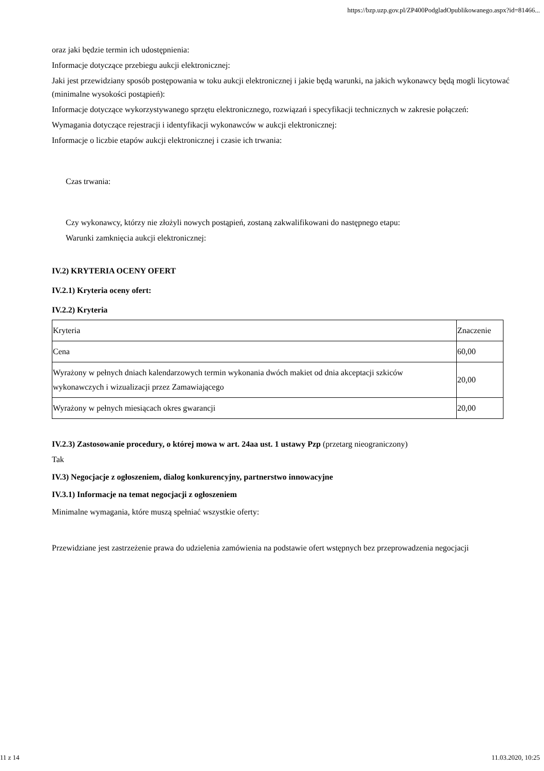https://bzp.uzp.gov.pl/ZP400PodgladOpublikowanego.aspx?id=81466...
oraz jaki będzie termin ich udostępnienia:
Informacje dotyczące przebiegu aukcji elektronicznej:
Jaki jest przewidziany sposób postępowania w toku aukcji elektronicznej i jakie będą warunki, na jakich wykonawcy będą mogli licytować (minimalne wysokości postąpień):
Informacje dotyczące wykorzystywanego sprzętu elektronicznego, rozwiązań i specyfikacji technicznych w zakresie połączeń:
Wymagania dotyczące rejestracji i identyfikacji wykonawców w aukcji elektronicznej:
Informacje o liczbie etapów aukcji elektronicznej i czasie ich trwania:
Czas trwania:
Czy wykonawcy, którzy nie złożyli nowych postąpień, zostaną zakwalifikowani do następnego etapu:
Warunki zamknięcia aukcji elektronicznej:
IV.2) KRYTERIA OCENY OFERT
IV.2.1) Kryteria oceny ofert:
IV.2.2) Kryteria
| Kryteria | Znaczenie |
| Cena | 60,00 |
| Wyrażony w pełnych dniach kalendarzowych termin wykonania dwóch makiet od dnia akceptacji szkiców wykonawczych i wizualizacji przez Zamawiającego | 20,00 |
| Wyrażony w pełnych miesiącach okres gwarancji | 20,00 |
IV.2.3) Zastosowanie procedury, o której mowa w art. 24aa ust. 1 ustawy Pzp (przetarg nieograniczony)
Tak
IV.3) Negocjacje z ogłoszeniem, dialog konkurencyjny, partnerstwo innowacyjne
IV.3.1) Informacje na temat negocjacji z ogłoszeniem
Minimalne wymagania, które muszą spełniać wszystkie oferty:
Przewidziane jest zastrzeżenie prawa do udzielenia zamówienia na podstawie ofert wstępnych bez przeprowadzenia negocjacji
11 z 14 11.03.2020, 10:25